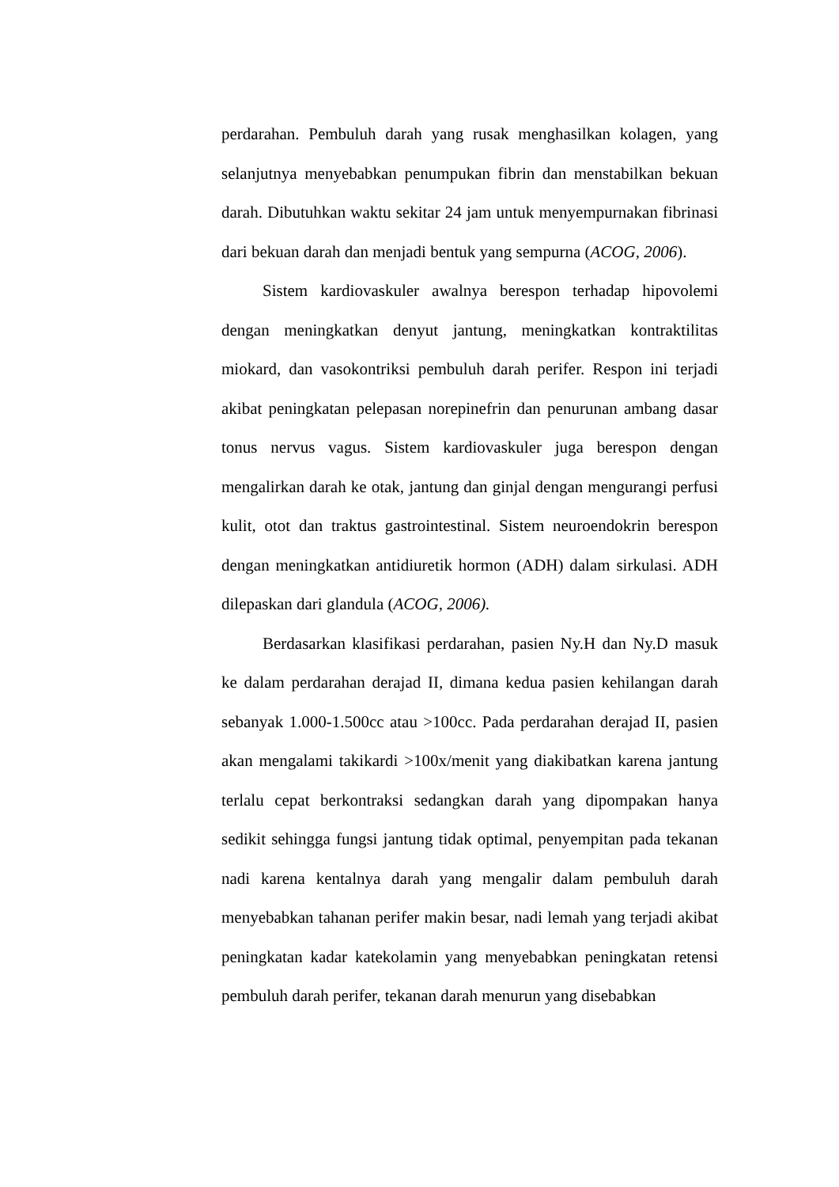perdarahan. Pembuluh darah yang rusak menghasilkan kolagen, yang selanjutnya menyebabkan penumpukan fibrin dan menstabilkan bekuan darah. Dibutuhkan waktu sekitar 24 jam untuk menyempurnakan fibrinasi dari bekuan darah dan menjadi bentuk yang sempurna (ACOG, 2006).
Sistem kardiovaskuler awalnya berespon terhadap hipovolemi dengan meningkatkan denyut jantung, meningkatkan kontraktilitas miokard, dan vasokontriksi pembuluh darah perifer. Respon ini terjadi akibat peningkatan pelepasan norepinefrin dan penurunan ambang dasar tonus nervus vagus. Sistem kardiovaskuler juga berespon dengan mengalirkan darah ke otak, jantung dan ginjal dengan mengurangi perfusi kulit, otot dan traktus gastrointestinal. Sistem neuroendokrin berespon dengan meningkatkan antidiuretik hormon (ADH) dalam sirkulasi. ADH dilepaskan dari glandula (ACOG, 2006).
Berdasarkan klasifikasi perdarahan, pasien Ny.H dan Ny.D masuk ke dalam perdarahan derajad II, dimana kedua pasien kehilangan darah sebanyak 1.000-1.500cc atau >100cc. Pada perdarahan derajad II, pasien akan mengalami takikardi >100x/menit yang diakibatkan karena jantung terlalu cepat berkontraksi sedangkan darah yang dipompakan hanya sedikit sehingga fungsi jantung tidak optimal, penyempitan pada tekanan nadi karena kentalnya darah yang mengalir dalam pembuluh darah menyebabkan tahanan perifer makin besar, nadi lemah yang terjadi akibat peningkatan kadar katekolamin yang menyebabkan peningkatan retensi pembuluh darah perifer, tekanan darah menurun yang disebabkan